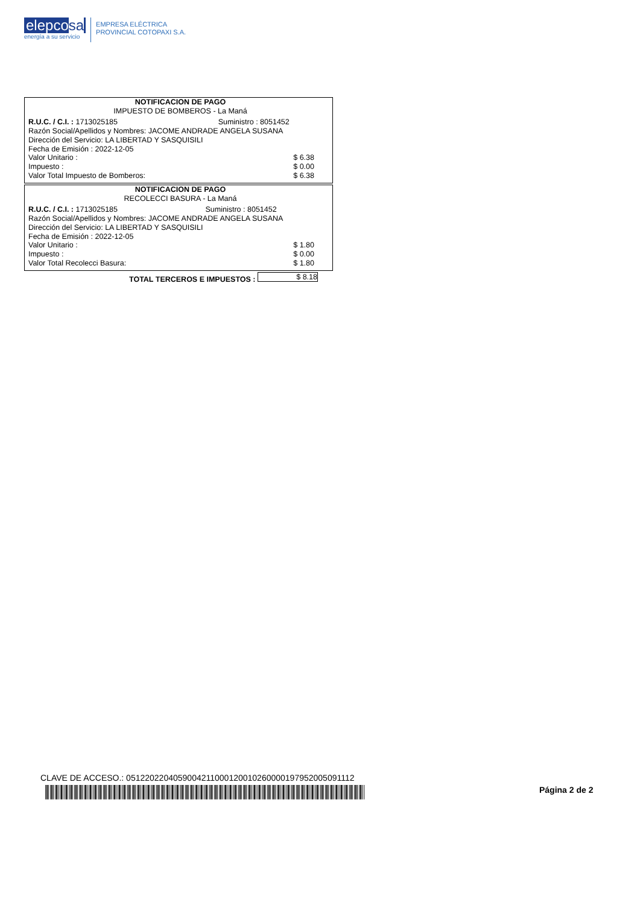elepcosa
energía a su servicio
EMPRESA ELÉCTRICA
PROVINCIAL COTOPAXI S.A.
| NOTIFICACION DE PAGO IMPUESTO DE BOMBEROS - La Maná | |
| R.U.C. / C.I. : 1713025185 | Suministro : 8051452 |
| Razón Social/Apellidos y Nombres: JACOME ANDRADE ANGELA SUSANA | |
| Dirección del Servicio: LA LIBERTAD Y SASQUISILI | |
| Fecha de Emisión : 2022-12-05 | |
| Valor Unitario : | $ 6.38 |
| Impuesto : | $ 0.00 |
| Valor Total Impuesto de Bomberos: | $ 6.38 |
| NOTIFICACION DE PAGO RECOLECCI BASURA - La Maná | |
| R.U.C. / C.I. : 1713025185 | Suministro : 8051452 |
| Razón Social/Apellidos y Nombres: JACOME ANDRADE ANGELA SUSANA | |
| Dirección del Servicio: LA LIBERTAD Y SASQUISILI | |
| Fecha de Emisión : 2022-12-05 | |
| Valor Unitario : | $ 1.80 |
| Impuesto : | $ 0.00 |
| Valor Total Recolecci Basura: | $ 1.80 |
TOTAL TERCEROS E IMPUESTOS : $ 8.18
CLAVE DE ACCESO.: 0512202204059004211000120010260000197952005091112
Página 2 de 2